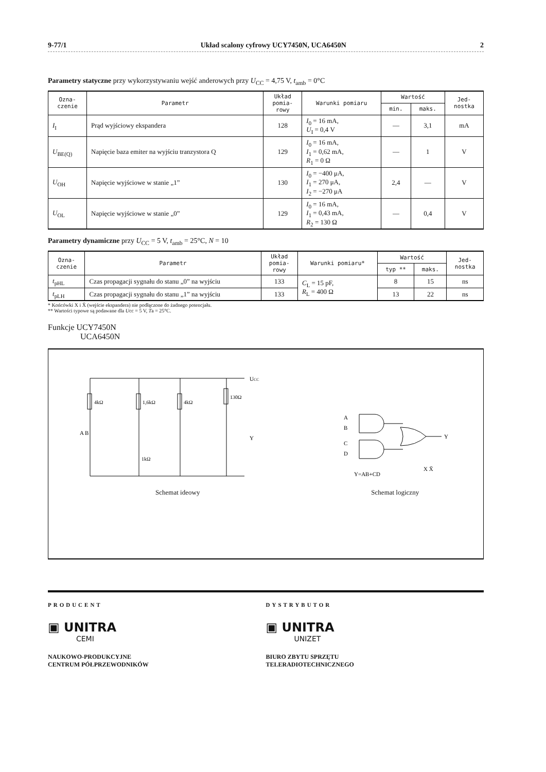9-77/1 Układ scalony cyfrowy UCY7450N, UCA6450N 2
Parametry statyczne przy wykorzystywaniu wejść anderowych przy U<sub>CC</sub> = 4,75 V, t<sub>amb</sub> = 0°C
| Ozna- czenie | Parametr | Układ pomia- rowy | Warunki pomiaru | Wartość | | Jed- nostka |
| --- | --- | --- | --- | --- | --- | --- |
| | | | | min. | maks. | |
| I<sub>I</sub> | Prąd wyjściowy ekspandera | 128 | I<sub>0</sub> = 16 mA, U<sub>I</sub> = 0,4 V | — | 3,1 | mA |
| U<sub>BE(Q)</sub> | Napięcie baza emiter na wyjściu tranzystora Q | 129 | I<sub>0</sub> = 16 mA, I<sub>1</sub> = 0,62 mA, R<sub>1</sub> = 0 Ω | — | 1 | V |
| U<sub>OH</sub> | Napięcie wyjściowe w stanie „1” | 130 | I<sub>0</sub> = −400 μA, I<sub>1</sub> = 270 μA, I<sub>2</sub> = −270 μA | 2,4 | — | V |
| U<sub>OL</sub> | Napięcie wyjściowe w stanie „0” | 129 | I<sub>0</sub> = 16 mA, I<sub>1</sub> = 0,43 mA, R<sub>2</sub> = 130 Ω | — | 0,4 | V |
Parametry dynamiczne przy U<sub>CC</sub> = 5 V, t<sub>amb</sub> = 25°C, N = 10
| Ozna- czenie | Parametr | Układ pomia- rowy | Warunki pomiaru* | Wartość | | Jed- nostka |
| --- | --- | --- | --- | --- | --- | --- |
| | | | | typ ** | maks. | |
| t<sub>pHL</sub> | Czas propagacji sygnału do stanu „0” na wyjściu | 133 | C<sub>L</sub> = 15 pF, R<sub>L</sub> = 400 Ω | 8 | 15 | ns |
| t<sub>pLH</sub> | Czas propagacji sygnału do stanu „1” na wyjściu | 133 | | 13 | 22 | ns |
* Końcówki X i X̄ (wejście ekspandera) nie podłączone do żadnego potencjału.
** Wartości typowe są podawane dla Ucc = 5 V, Ta = 25°C.
Funkcje UCY7450N
UCA6450N
UCC
4kΩ
1,6kΩ
4kΩ
130Ω
1kΩ
Y
A B
Schemat ideowy
A
B
C
D
Y
X X̄
Y=AB+CD
Schemat logiczny
PRODUCENT
▣ UNITRA
CEMI
NAUKOWO-PRODUKCYJNE
CENTRUM PÓŁPRZEWODNIKÓW
DYSTRYBUTOR
▣ UNITRA
UNIZET
BIURO ZBYTU SPRZĘTU
TELERADIOTECHNICZNEGO